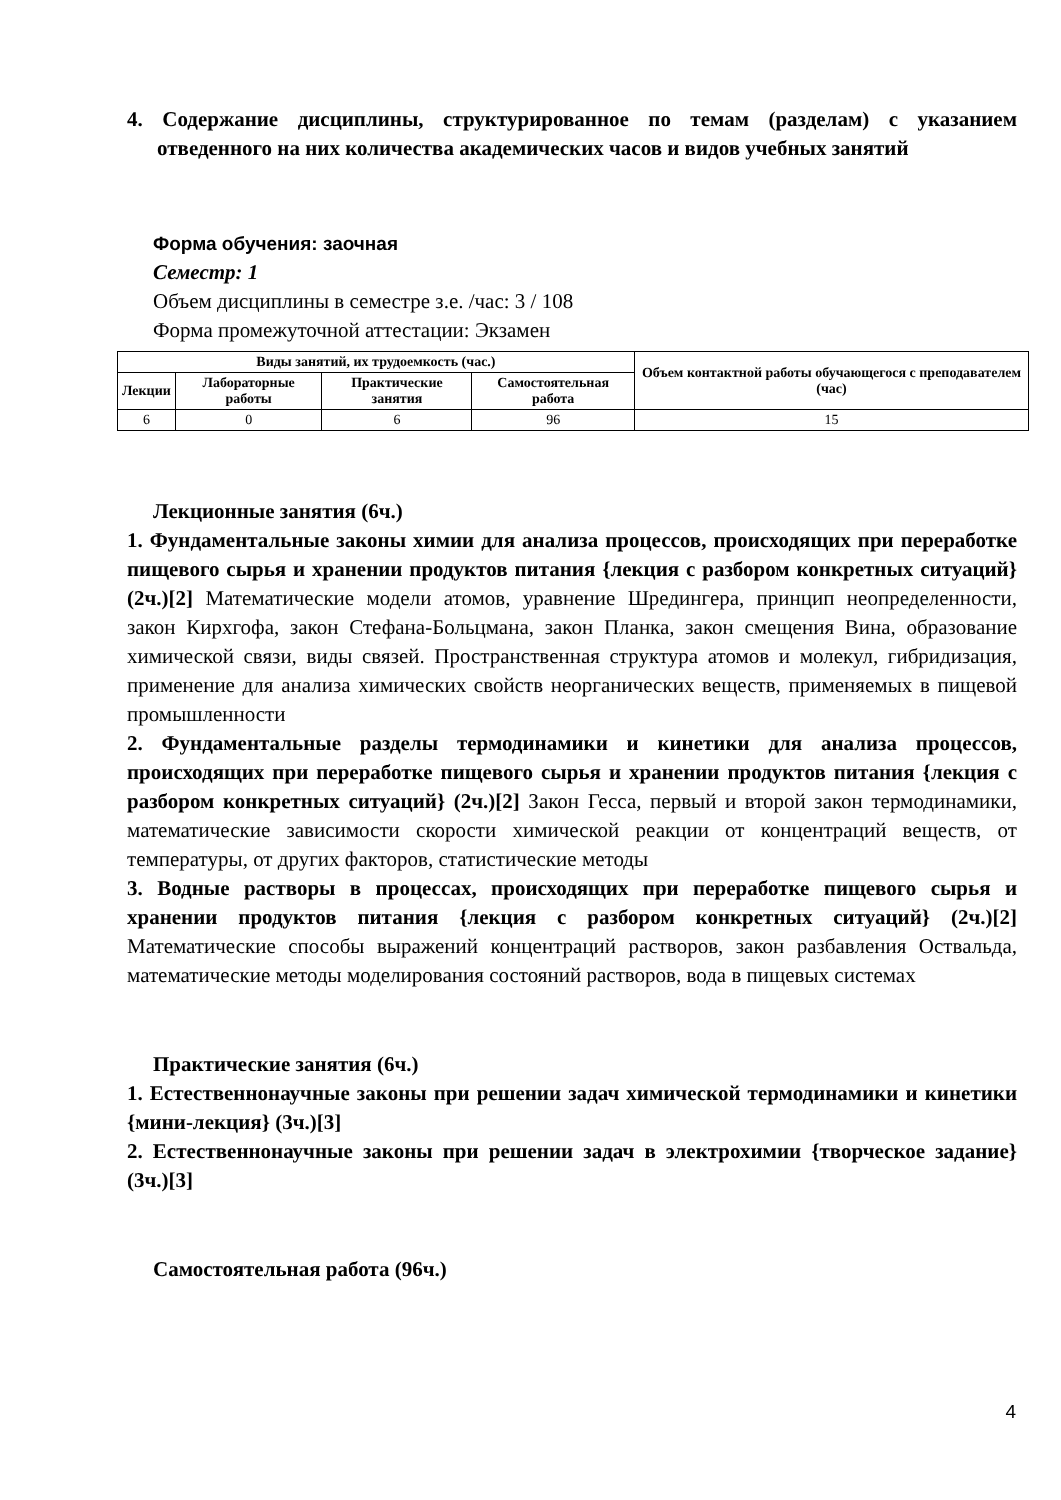4. Содержание дисциплины, структурированное по темам (разделам) с указанием отведенного на них количества академических часов и видов учебных занятий
Форма обучения: заочная
Семестр: 1
Объем дисциплины в семестре з.е. /час: 3 / 108
Форма промежуточной аттестации: Экзамен
| Виды занятий, их трудоемкость (час.) | | | | Объем контактной работы обучающегося с преподавателем (час) |
| --- | --- | --- | --- | --- |
| Лекции | Лабораторные работы | Практические занятия | Самостоятельная работа | |
| 6 | 0 | 6 | 96 | 15 |
Лекционные занятия (6ч.)
1. Фундаментальные законы химии для анализа процессов, происходящих при переработке пищевого сырья и хранении продуктов питания {лекция с разбором конкретных ситуаций} (2ч.)[2] Математические модели атомов, уравнение Шредингера, принцип неопределенности, закон Кирхгофа, закон Стефана-Больцмана, закон Планка, закон смещения Вина, образование химической связи, виды связей. Пространственная структура атомов и молекул, гибридизация, применение для анализа химических свойств неорганических веществ, применяемых в пищевой промышленности
2. Фундаментальные разделы термодинамики и кинетики для анализа процессов, происходящих при переработке пищевого сырья и хранении продуктов питания {лекция с разбором конкретных ситуаций} (2ч.)[2] Закон Гесса, первый и второй закон термодинамики, математические зависимости скорости химической реакции от концентраций веществ, от температуры, от других факторов, статистические методы
3. Водные растворы в процессах, происходящих при переработке пищевого сырья и хранении продуктов питания {лекция с разбором конкретных ситуаций} (2ч.)[2] Математические способы выражений концентраций растворов, закон разбавления Оствальда, математические методы моделирования состояний растворов, вода в пищевых системах
Практические занятия (6ч.)
1. Естественнонаучные законы при решении задач химической термодинамики и кинетики {мини-лекция} (3ч.)[3]
2. Естественнонаучные законы при решении задач в электрохимии {творческое задание} (3ч.)[3]
Самостоятельная работа (96ч.)
4